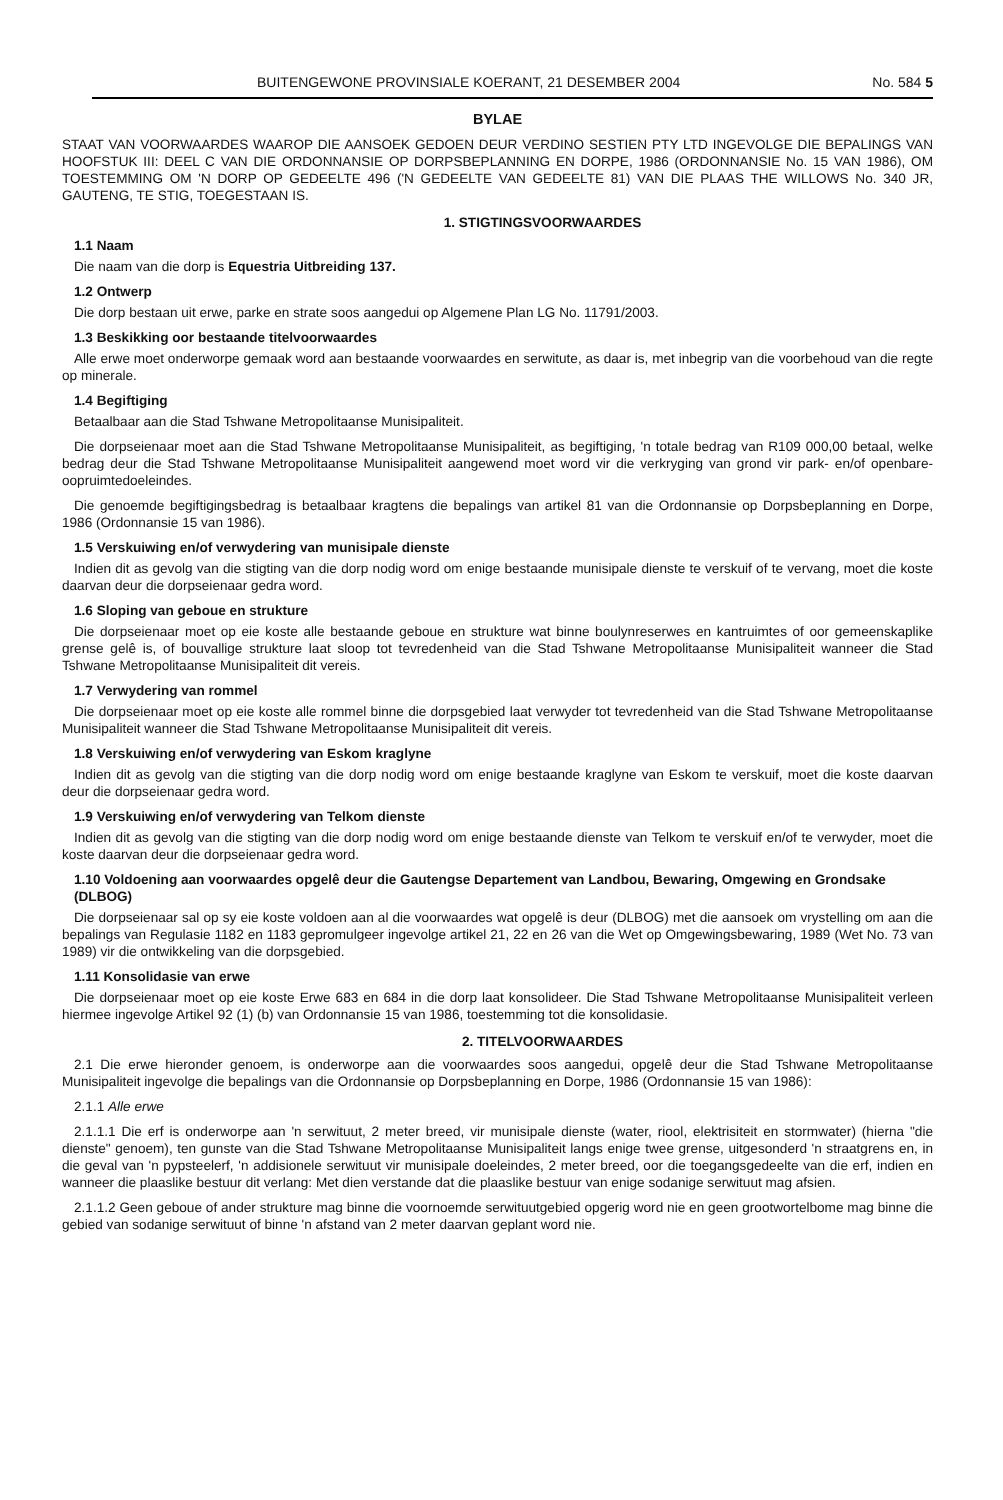BUITENGEWONE PROVINSIALE KOERANT, 21 DESEMBER 2004 No. 584 5
BYLAE
STAAT VAN VOORWAARDES WAAROP DIE AANSOEK GEDOEN DEUR VERDINO SESTIEN PTY LTD INGEVOLGE DIE BEPALINGS VAN HOOFSTUK III: DEEL C VAN DIE ORDONNANSIE OP DORPSBEPLANNING EN DORPE, 1986 (ORDONNANSIE No. 15 VAN 1986), OM TOESTEMMING OM 'N DORP OP GEDEELTE 496 ('N GEDEELTE VAN GEDEELTE 81) VAN DIE PLAAS THE WILLOWS No. 340 JR, GAUTENG, TE STIG, TOEGESTAAN IS.
1. STIGTINGSVOORWAARDES
1.1 Naam
Die naam van die dorp is Equestria Uitbreiding 137.
1.2 Ontwerp
Die dorp bestaan uit erwe, parke en strate soos aangedui op Algemene Plan LG No. 11791/2003.
1.3 Beskikking oor bestaande titelvoorwaardes
Alle erwe moet onderworpe gemaak word aan bestaande voorwaardes en serwitute, as daar is, met inbegrip van die voorbehoud van die regte op minerale.
1.4 Begiftiging
Betaalbaar aan die Stad Tshwane Metropolitaanse Munisipaliteit.
Die dorpseienaar moet aan die Stad Tshwane Metropolitaanse Munisipaliteit, as begiftiging, 'n totale bedrag van R109 000,00 betaal, welke bedrag deur die Stad Tshwane Metropolitaanse Munisipaliteit aangewend moet word vir die verkryging van grond vir park- en/of openbare-oopruimtedoeleindes.
Die genoemde begiftigingsbedrag is betaalbaar kragtens die bepalings van artikel 81 van die Ordonnansie op Dorpsbeplanning en Dorpe, 1986 (Ordonnansie 15 van 1986).
1.5 Verskuiwing en/of verwydering van munisipale dienste
Indien dit as gevolg van die stigting van die dorp nodig word om enige bestaande munisipale dienste te verskuif of te vervang, moet die koste daarvan deur die dorpseienaar gedra word.
1.6 Sloping van geboue en strukture
Die dorpseienaar moet op eie koste alle bestaande geboue en strukture wat binne boulynreserwes en kantruimtes of oor gemeenskaplike grense gelê is, of bouvallige strukture laat sloop tot tevredenheid van die Stad Tshwane Metropolitaanse Munisipaliteit wanneer die Stad Tshwane Metropolitaanse Munisipaliteit dit vereis.
1.7 Verwydering van rommel
Die dorpseienaar moet op eie koste alle rommel binne die dorpsgebied laat verwyder tot tevredenheid van die Stad Tshwane Metropolitaanse Munisipaliteit wanneer die Stad Tshwane Metropolitaanse Munisipaliteit dit vereis.
1.8 Verskuiwing en/of verwydering van Eskom kraglyne
Indien dit as gevolg van die stigting van die dorp nodig word om enige bestaande kraglyne van Eskom te verskuif, moet die koste daarvan deur die dorpseienaar gedra word.
1.9 Verskuiwing en/of verwydering van Telkom dienste
Indien dit as gevolg van die stigting van die dorp nodig word om enige bestaande dienste van Telkom te verskuif en/of te verwyder, moet die koste daarvan deur die dorpseienaar gedra word.
1.10 Voldoening aan voorwaardes opgelê deur die Gautengse Departement van Landbou, Bewaring, Omgewing en Grondsake (DLBOG)
Die dorpseienaar sal op sy eie koste voldoen aan al die voorwaardes wat opgelê is deur (DLBOG) met die aansoek om vrystelling om aan die bepalings van Regulasie 1182 en 1183 gepromulgeer ingevolge artikel 21, 22 en 26 van die Wet op Omgewingsbewaring, 1989 (Wet No. 73 van 1989) vir die ontwikkeling van die dorpsgebied.
1.11 Konsolidasie van erwe
Die dorpseienaar moet op eie koste Erwe 683 en 684 in die dorp laat konsolideer. Die Stad Tshwane Metropolitaanse Munisipaliteit verleen hiermee ingevolge Artikel 92 (1) (b) van Ordonnansie 15 van 1986, toestemming tot die konsolidasie.
2. TITELVOORWAARDES
2.1 Die erwe hieronder genoem, is onderworpe aan die voorwaardes soos aangedui, opgelê deur die Stad Tshwane Metropolitaanse Munisipaliteit ingevolge die bepalings van die Ordonnansie op Dorpsbeplanning en Dorpe, 1986 (Ordonnansie 15 van 1986):
2.1.1 Alle erwe
2.1.1.1 Die erf is onderworpe aan 'n serwituut, 2 meter breed, vir munisipale dienste (water, riool, elektrisiteit en stormwater) (hierna "die dienste" genoem), ten gunste van die Stad Tshwane Metropolitaanse Munisipaliteit langs enige twee grense, uitgesonderd 'n straatgrens en, in die geval van 'n pypsteelerf, 'n addisionele serwituut vir munisipale doeleindes, 2 meter breed, oor die toegangsgedeelte van die erf, indien en wanneer die plaaslike bestuur dit verlang: Met dien verstande dat die plaaslike bestuur van enige sodanige serwituut mag afsien.
2.1.1.2 Geen geboue of ander strukture mag binne die voornoemde serwituutgebied opgerig word nie en geen grootwortelbome mag binne die gebied van sodanige serwituut of binne 'n afstand van 2 meter daarvan geplant word nie.